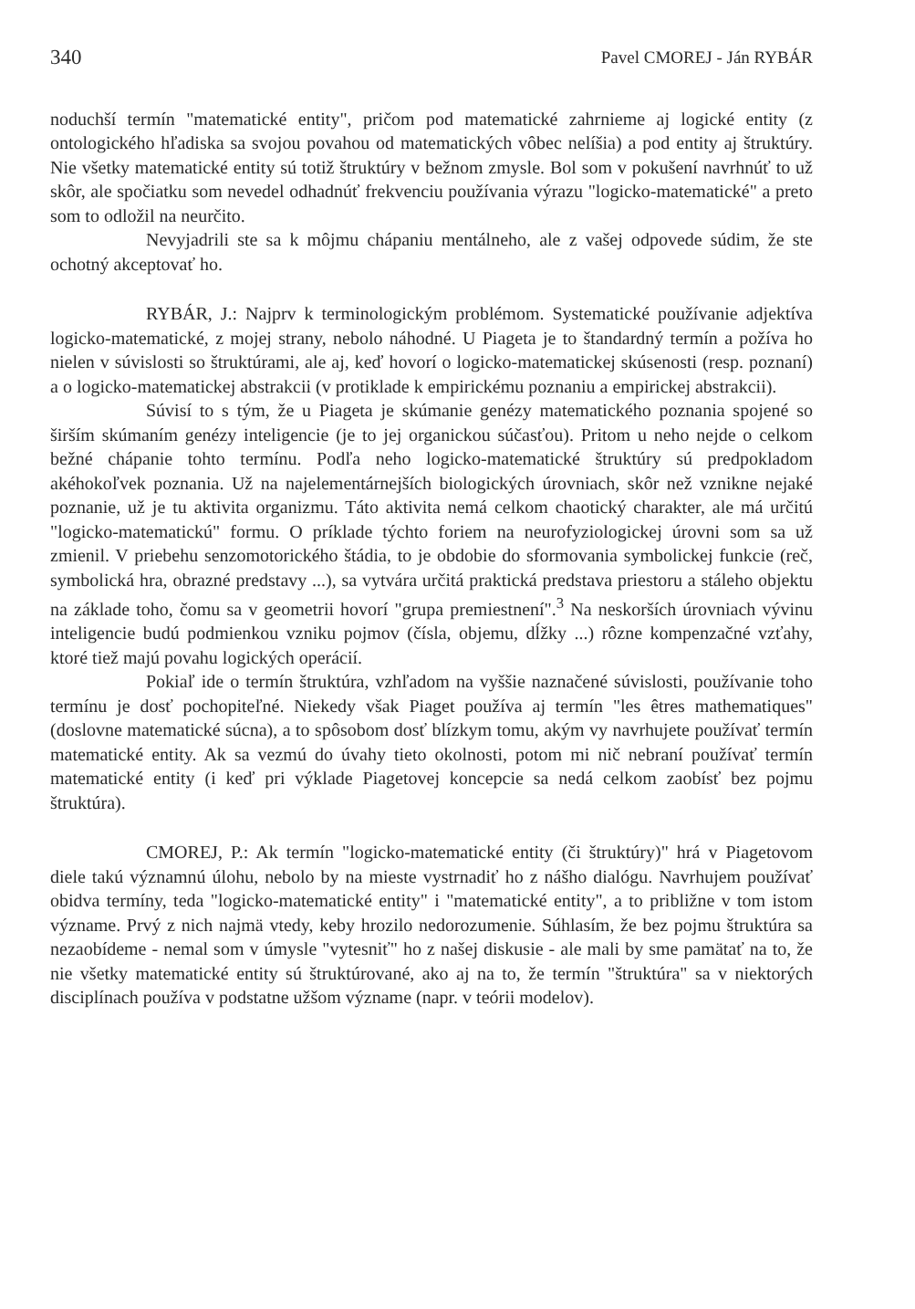340 Pavel CMOREJ - Ján RYBÁR
noduchší termín "matematické entity", pričom pod matematické zahrnieme aj logické entity (z ontologického hľadiska sa svojou povahou od matematických vôbec nelíšia) a pod entity aj štruktúry. Nie všetky matematické entity sú totiž štruktúry v bežnom zmysle. Bol som v pokušení navrhnúť to už skôr, ale spočiatku som nevedel odhadnúť frekvenciu používania výrazu "logicko-matematické" a preto som to odložil na neurčito.
Nevyjadrili ste sa k môjmu chápaniu mentálneho, ale z vašej odpovede súdim, že ste ochotný akceptovať ho.
RYBÁR, J.: Najprv k terminologickým problémom. Systematické používanie adjektíva logicko-matematické, z mojej strany, nebolo náhodné. U Piageta je to štandardný termín a požíva ho nielen v súvislosti so štruktúrami, ale aj, keď hovorí o logicko-matematickej skúsenosti (resp. poznaní) a o logicko-matematickej abstrakcii (v protiklade k empirickému poznaniu a empirickej abstrakcii).
Súvisí to s tým, že u Piageta je skúmanie genézy matematického poznania spojené so širším skúmaním genézy inteligencie (je to jej organickou súčasťou). Pritom u neho nejde o celkom bežné chápanie tohto termínu. Podľa neho logicko-matematické štruktúry sú predpokladom akéhokoľvek poznania. Už na najelementárnejších biologických úrovniach, skôr než vznikne nejaké poznanie, už je tu aktivita organizmu. Táto aktivita nemá celkom chaotický charakter, ale má určitú "logicko-matematickú" formu. O príklade týchto foriem na neurofyziologickej úrovni som sa už zmienil. V priebehu senzomotorického štádia, to je obdobie do sformovania symbolickej funkcie (reč, symbolická hra, obrazné predstavy ...), sa vytvára určitá praktická predstava priestoru a stáleho objektu na základe toho, čomu sa v geometrii hovorí "grupa premiestnení".<sup>3</sup> Na neskorších úrovniach vývinu inteligencie budú podmienkou vzniku pojmov (čísla, objemu, dĺžky ...) rôzne kompenzačné vzťahy, ktoré tiež majú povahu logických operácií.
Pokiaľ ide o termín štruktúra, vzhľadom na vyššie naznačené súvislosti, používanie toho termínu je dosť pochopiteľné. Niekedy však Piaget používa aj termín "les êtres mathematiques" (doslovne matematické súcna), a to spôsobom dosť blízkym tomu, akým vy navrhujete používať termín matematické entity. Ak sa vezmú do úvahy tieto okolnosti, potom mi nič nebraní používať termín matematické entity (i keď pri výklade Piagetovej koncepcie sa nedá celkom zaobísť bez pojmu štruktúra).
CMOREJ, P.: Ak termín "logicko-matematické entity (či štruktúry)" hrá v Piagetovom diele takú významnú úlohu, nebolo by na mieste vystrnadiť ho z nášho dialógu. Navrhujem používať obidva termíny, teda "logicko-matematické entity" i "matematické entity", a to približne v tom istom význame. Prvý z nich najmä vtedy, keby hrozilo nedorozumenie. Súhlasím, že bez pojmu štruktúra sa nezaobídeme - nemal som v úmysle "vytesniť" ho z našej diskusie - ale mali by sme pamätať na to, že nie všetky matematické entity sú štruktúrované, ako aj na to, že termín "štruktúra" sa v niektorých disciplínach používa v podstatne užšom význame (napr. v teórii modelov).